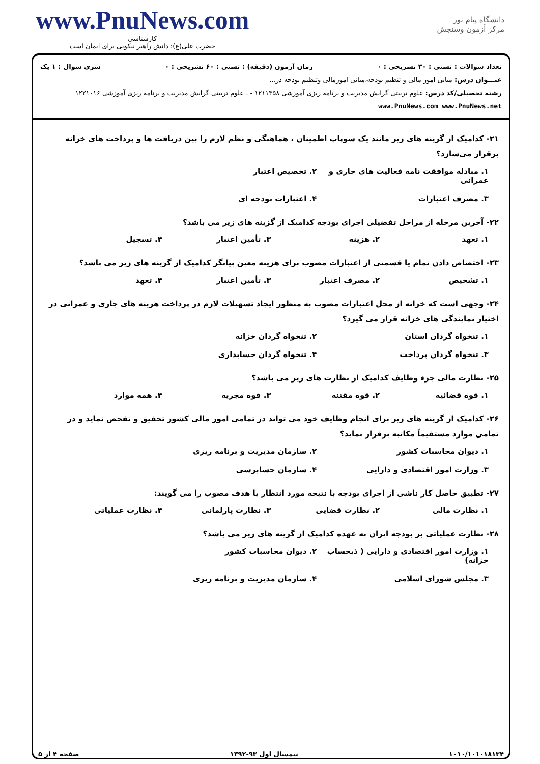www.PnuNews.com
کارشناسی
حضرت علی(ع): دانش راهبر نیکویی برای ایمان است
دانشگاه پیام نور
مرکز آزمون وسنجش
تعداد سوالات : تستی : ۳۰ تشریحی : ۰ زمان آزمون (دقیقه) : تستی : ۶۰ تشریحی : ۰ سری سوال : ۱ یک
عنـــوان درس: مبانی امور مالی و تنظیم بودجه،مبانی امورمالی وتنظیم بودجه در...
رشته تحصیلی/کد درس: علوم تربیتی گرایش مدیریت و برنامه ریزی آموزشی ۱۲۱۱۳۵۸ - ، علوم تربیتی گرایش مدیریت و برنامه ریزی آموزشی ۱۲۲۱۰۱۶ www.PnuNews.com www.PnuNews.net
۲۱- کدامیک از گزینه های زیر مانند یک سوپاپ اطمینان ، هماهنگی و نظم لازم را بین دریافت ها و پرداخت های خزانه برقرار می‌سازد؟
۱. مبادله موافقت نامه فعالیت های جاری و عمرانی ۲. تخصیص اعتبار ۳. مصرف اعتبارات ۴. اعتبارات بودجه ای
۲۲- آخرین مرحله از مراحل تفضیلی اجرای بودجه کدامیک از گزینه های زیر می باشد؟
۱. تعهد ۲. هزینه ۳. تأمین اعتبار ۴. تسجیل
۲۳- اختصاص دادن تمام یا قسمتی از اعتبارات مصوب برای هزینه معین بیانگر کدامیک از گزینه های زیر می باشد؟
۱. تشخیص ۲. مصرف اعتبار ۳. تأمین اعتبار ۴. تعهد
۲۴- وجهی است که خزانه از محل اعتبارات مصوب به منظور ایجاد تسهیلات لازم در پرداخت هزینه های جاری و عمرانی در اختیار نمایندگی های خزانه قرار می گیرد؟
۱. تنخواه گردان استان ۲. تنخواه گردان خزانه ۳. تنخواه گردان پرداخت ۴. تنخواه گردان حسابداری
۲۵- نظارت مالی جزء وظایف کدامیک از نظارت های زیر می باشد؟
۱. قوه قضائیه ۲. قوه مقننه ۳. قوه مجریه ۴. همه موارد
۲۶- کدامیک از گزینه های زیر برای انجام وظایف خود می تواند در تمامی امور مالی کشور تحقیق و تفحص نماید و در تمامی موارد مستقیماً مکاتبه برقرار نماید؟
۱. دیوان محاسبات کشور ۲. سازمان مدیریت و برنامه ریزی ۳. وزارت امور اقتصادی و دارایی ۴. سازمان حسابرسی
۲۷- تطبیق حاصل کار ناشی از اجرای بودجه با نتیجه مورد انتظار یا هدف مصوب را می گویند:
۱. نظارت مالی ۲. نظارت قضایی ۳. نظارت پارلمانی ۴. نظارت عملیاتی
۲۸- نظارت عملیاتی بر بودجه ایران به عهده کدامیک از گزینه های زیر می باشد؟
۱. وزارت امور اقتصادی و دارایی ( ذیحساب خزانه) ۲. دیوان محاسبات کشور ۳. مجلس شورای اسلامی ۴. سازمان مدیریت و برنامه ریزی
۱۰۱۰/۱۰۱۰۱۸۱۳۴ نیمسال اول ۹۳-۱۳۹۲ صفحه ۴ از ۵